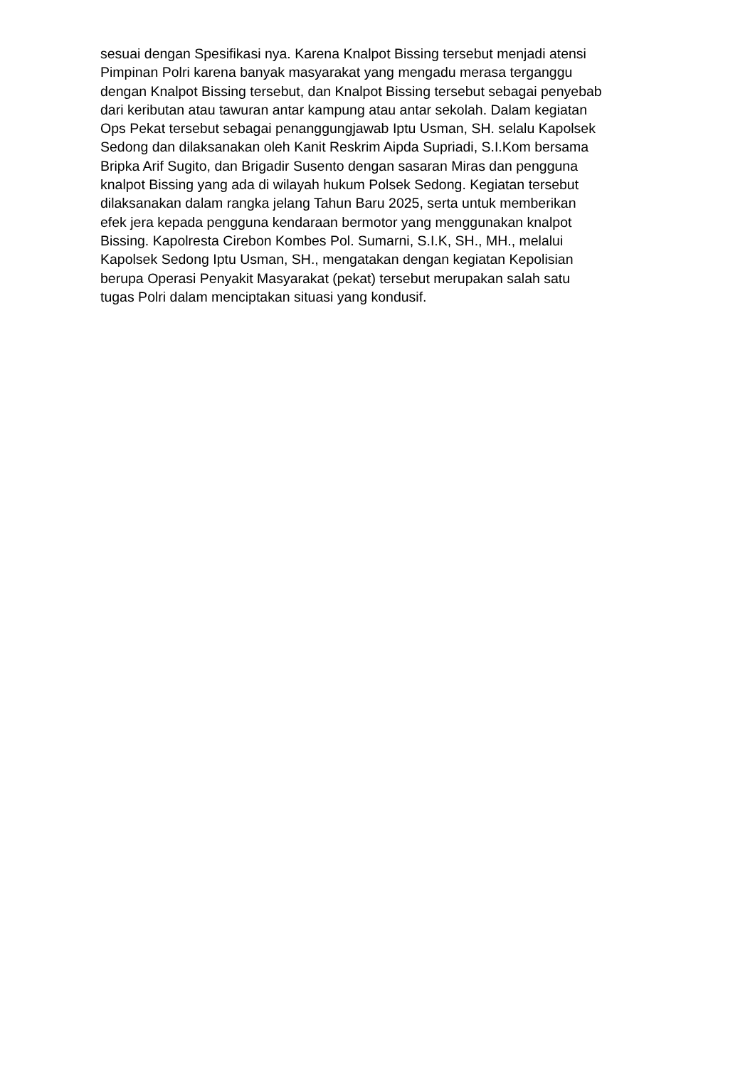sesuai dengan Spesifikasi nya. Karena Knalpot Bissing tersebut menjadi atensi Pimpinan Polri karena banyak masyarakat yang mengadu merasa terganggu dengan Knalpot Bissing tersebut, dan Knalpot Bissing tersebut sebagai penyebab dari keributan atau tawuran antar kampung atau antar sekolah. Dalam kegiatan Ops Pekat tersebut sebagai penanggungjawab Iptu Usman, SH. selalu Kapolsek Sedong dan dilaksanakan oleh Kanit Reskrim Aipda Supriadi, S.I.Kom bersama Bripka Arif Sugito, dan Brigadir Susento dengan sasaran Miras dan pengguna knalpot Bissing yang ada di wilayah hukum Polsek Sedong. Kegiatan tersebut dilaksanakan dalam rangka jelang Tahun Baru 2025, serta untuk memberikan efek jera kepada pengguna kendaraan bermotor yang menggunakan knalpot Bissing. Kapolresta Cirebon Kombes Pol. Sumarni, S.I.K, SH., MH., melalui Kapolsek Sedong Iptu Usman, SH., mengatakan dengan kegiatan Kepolisian berupa Operasi Penyakit Masyarakat (pekat) tersebut merupakan salah satu tugas Polri dalam menciptakan situasi yang kondusif.